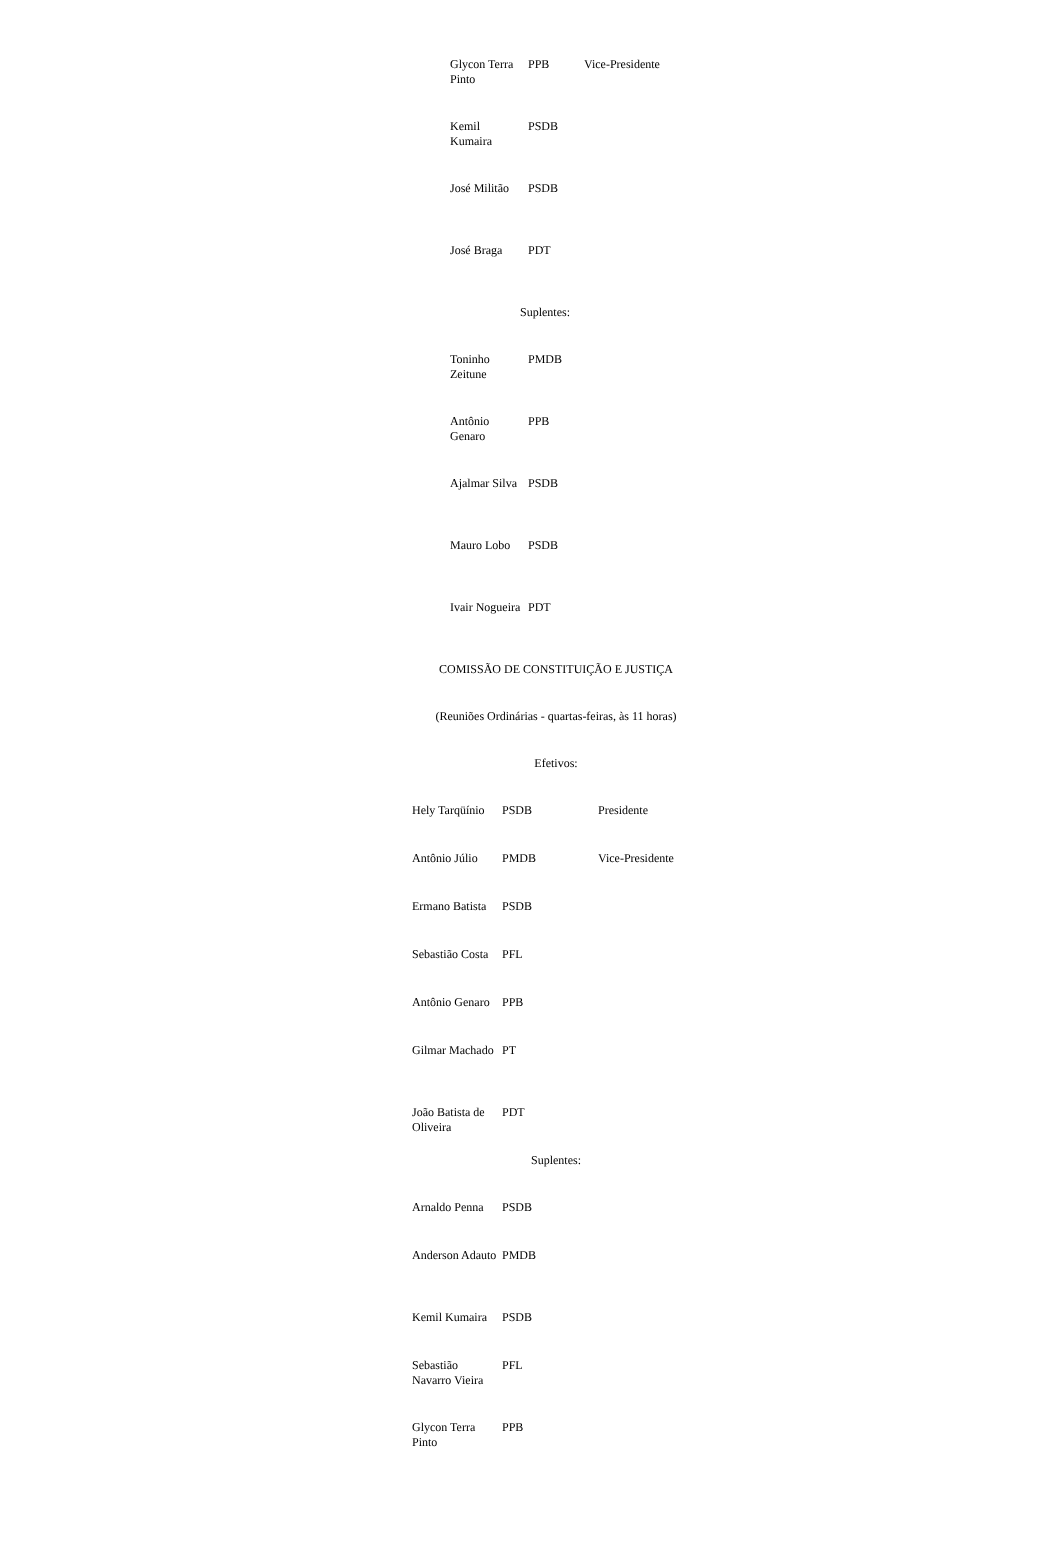| Glycon Terra Pinto | PPB | Vice-Presidente |
| Kemil Kumaira | PSDB | |
| José Militão | PSDB | |
| José Braga | PDT | |
Suplentes:
| Toninho Zeitune | PMDB |
| Antônio Genaro | PPB |
| Ajalmar Silva | PSDB |
| Mauro Lobo | PSDB |
| Ivair Nogueira | PDT |
COMISSÃO DE CONSTITUIÇÃO E JUSTIÇA
(Reuniões Ordinárias - quartas-feiras, às 11 horas)
Efetivos:
| Hely Tarqüínio | PSDB | Presidente |
| Antônio Júlio | PMDB | Vice-Presidente |
| Ermano Batista | PSDB | |
| Sebastião Costa | PFL | |
| Antônio Genaro | PPB | |
| Gilmar Machado | PT | |
| João Batista de Oliveira | PDT | |
Suplentes:
| Arnaldo Penna | PSDB |
| Anderson Adauto | PMDB |
| Kemil Kumaira | PSDB |
| Sebastião Navarro Vieira | PFL |
| Glycon Terra Pinto | PPB |